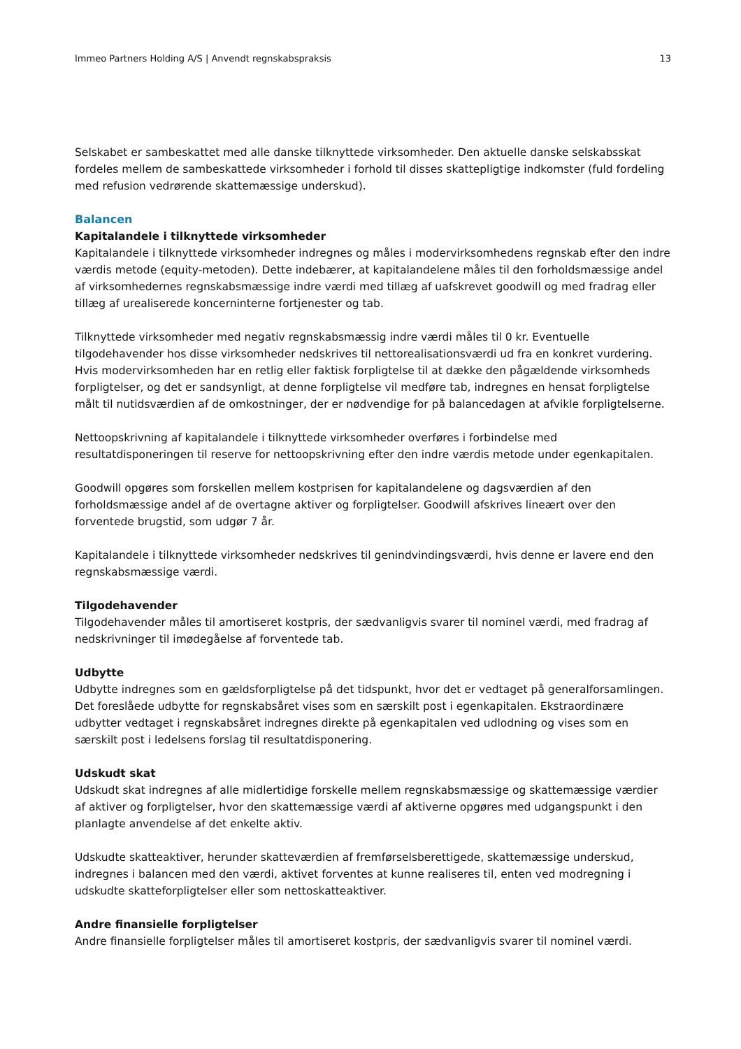Immeo Partners Holding A/S | Anvendt regnskabspraksis 13
Selskabet er sambeskattet med alle danske tilknyttede virksomheder. Den aktuelle danske selskabsskat fordeles mellem de sambeskattede virksomheder i forhold til disses skattepligtige indkomster (fuld fordeling med refusion vedrørende skattemæssige underskud).
Balancen
Kapitalandele i tilknyttede virksomheder
Kapitalandele i tilknyttede virksomheder indregnes og måles i modervirksomhedens regnskab efter den indre værdis metode (equity-metoden). Dette indebærer, at kapitalandelene måles til den forholdsmæssige andel af virksomhedernes regnskabsmæssige indre værdi med tillæg af uafskrevet goodwill og med fradrag eller tillæg af urealiserede koncerninterne fortjenester og tab.
Tilknyttede virksomheder med negativ regnskabsmæssig indre værdi måles til 0 kr. Eventuelle tilgodehavender hos disse virksomheder nedskrives til nettorealisationsværdi ud fra en konkret vurdering. Hvis modervirksomheden har en retlig eller faktisk forpligtelse til at dække den pågældende virksomheds forpligtelser, og det er sandsynligt, at denne forpligtelse vil medføre tab, indregnes en hensat forpligtelse målt til nutidsværdien af de omkostninger, der er nødvendige for på balancedagen at afvikle forpligtelserne.
Nettoopskrivning af kapitalandele i tilknyttede virksomheder overføres i forbindelse med resultatdisponeringen til reserve for nettoopskrivning efter den indre værdis metode under egenkapitalen.
Goodwill opgøres som forskellen mellem kostprisen for kapitalandelene og dagsværdien af den forholdsmæssige andel af de overtagne aktiver og forpligtelser. Goodwill afskrives lineært over den forventede brugstid, som udgør 7 år.
Kapitalandele i tilknyttede virksomheder nedskrives til genindvindingsværdi, hvis denne er lavere end den regnskabsmæssige værdi.
Tilgodehavender
Tilgodehavender måles til amortiseret kostpris, der sædvanligvis svarer til nominel værdi, med fradrag af nedskrivninger til imødegåelse af forventede tab.
Udbytte
Udbytte indregnes som en gældsforpligtelse på det tidspunkt, hvor det er vedtaget på generalforsamlingen. Det foreslåede udbytte for regnskabsåret vises som en særskilt post i egenkapitalen. Ekstraordinære udbytter vedtaget i regnskabsåret indregnes direkte på egenkapitalen ved udlodning og vises som en særskilt post i ledelsens forslag til resultatdisponering.
Udskudt skat
Udskudt skat indregnes af alle midlertidige forskelle mellem regnskabsmæssige og skattemæssige værdier af aktiver og forpligtelser, hvor den skattemæssige værdi af aktiverne opgøres med udgangspunkt i den planlagte anvendelse af det enkelte aktiv.
Udskudte skatteaktiver, herunder skatteværdien af fremførselsberettigede, skattemæssige underskud, indregnes i balancen med den værdi, aktivet forventes at kunne realiseres til, enten ved modregning i udskudte skatteforpligtelser eller som nettoskatteaktiver.
Andre finansielle forpligtelser
Andre finansielle forpligtelser måles til amortiseret kostpris, der sædvanligvis svarer til nominel værdi.